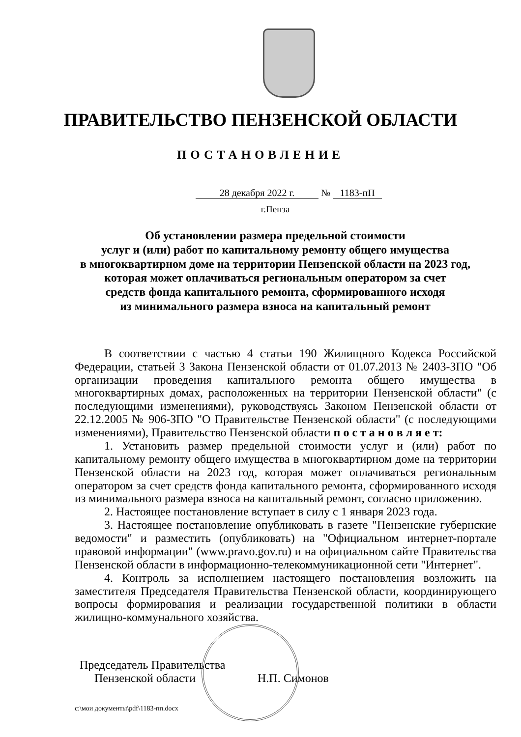ПРАВИТЕЛЬСТВО ПЕНЗЕНСКОЙ ОБЛАСТИ
ПОСТАНОВЛЕНИЕ
28 декабря 2022 г. № 1183-пП
г.Пенза
Об установлении размера предельной стоимости
услуг и (или) работ по капитальному ремонту общего имущества
в многоквартирном доме на территории Пензенской области на 2023 год,
которая может оплачиваться региональным оператором за счет
средств фонда капитального ремонта, сформированного исходя
из минимального размера взноса на капитальный ремонт
В соответствии с частью 4 статьи 190 Жилищного Кодекса Российской Федерации, статьей 3 Закона Пензенской области от 01.07.2013 № 2403-ЗПО "Об организации проведения капитального ремонта общего имущества в многоквартирных домах, расположенных на территории Пензенской области" (с последующими изменениями), руководствуясь Законом Пензенской области от 22.12.2005 № 906-ЗПО "О Правительстве Пензенской области" (с последующими изменениями), Правительство Пензенской области п о с т а н о в л я е т:
1. Установить размер предельной стоимости услуг и (или) работ по капитальному ремонту общего имущества в многоквартирном доме на территории Пензенской области на 2023 год, которая может оплачиваться региональным оператором за счет средств фонда капитального ремонта, сформированного исходя из минимального размера взноса на капитальный ремонт, согласно приложению.
2. Настоящее постановление вступает в силу с 1 января 2023 года.
3. Настоящее постановление опубликовать в газете "Пензенские губернские ведомости" и разместить (опубликовать) на "Официальном интернет-портале правовой информации" (www.pravo.gov.ru) и на официальном сайте Правительства Пензенской области в информационно-телекоммуникационной сети "Интернет".
4. Контроль за исполнением настоящего постановления возложить на заместителя Председателя Правительства Пензенской области, координирующего вопросы формирования и реализации государственной политики в области жилищно-коммунального хозяйства.
Председатель Правительства
Пензенской области Н.П. Симонов
c:\мои документы\pdf\1183-пп.docx